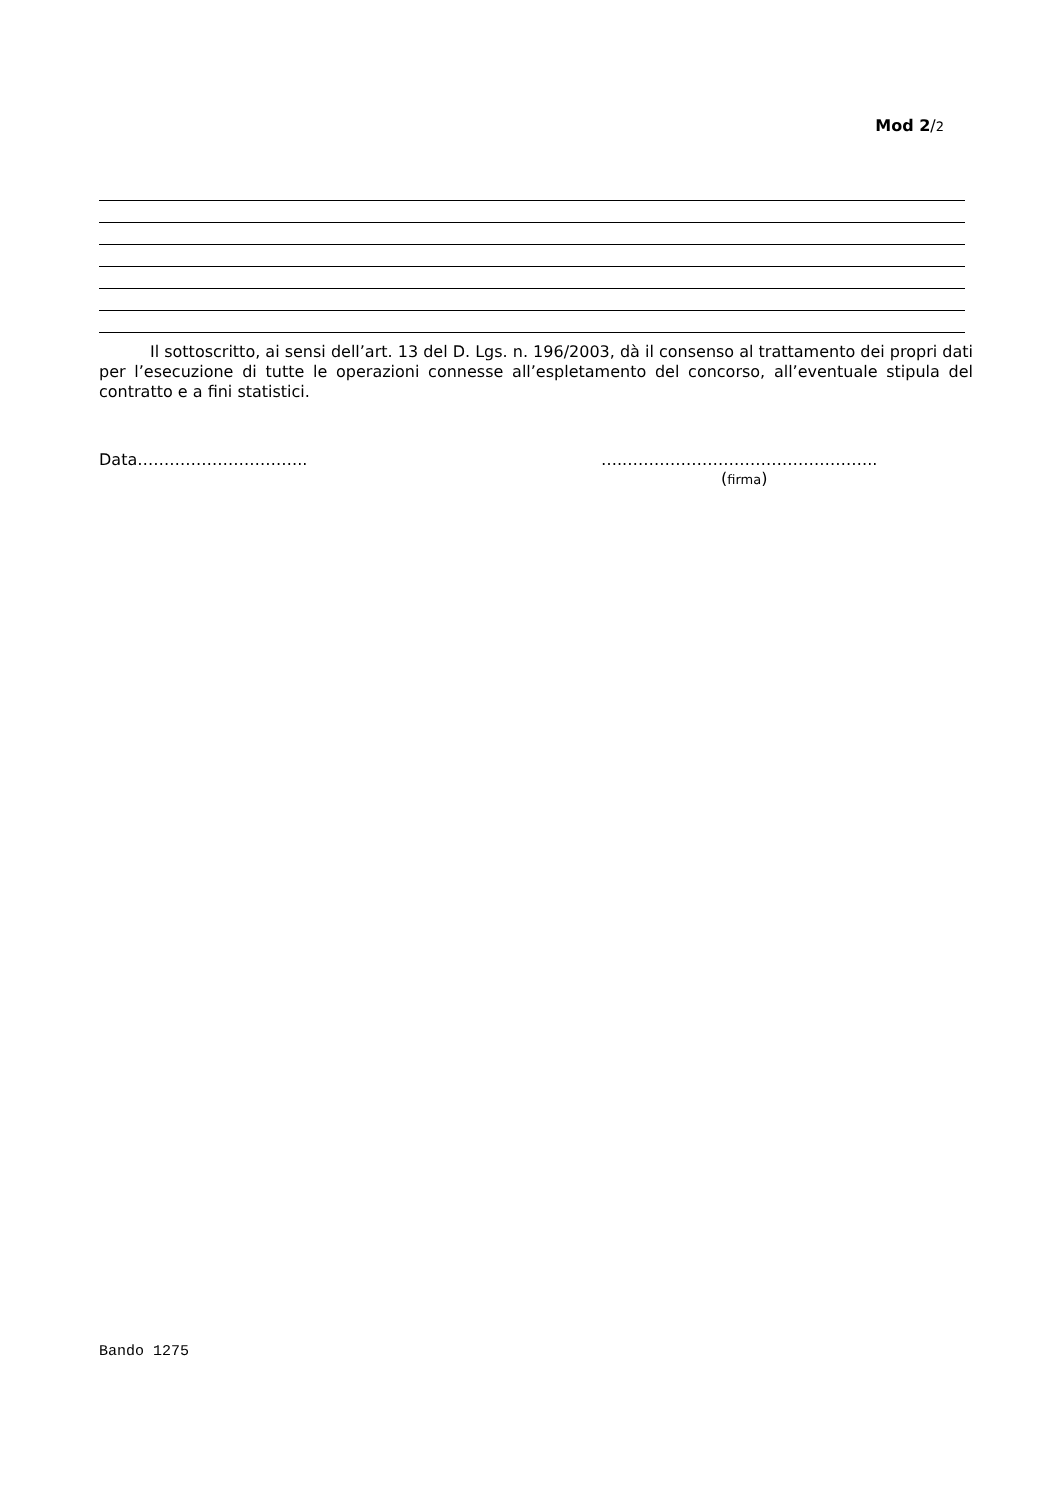Mod 2/2
Il sottoscritto, ai sensi dell’art. 13 del D. Lgs. n. 196/2003, dà il consenso al trattamento dei propri dati per l’esecuzione di tutte le operazioni connesse all’espletamento del concorso, all’eventuale stipula del contratto e a fini statistici.
Data………………………….. …..………………………………………..
(firma)
Bando 1275